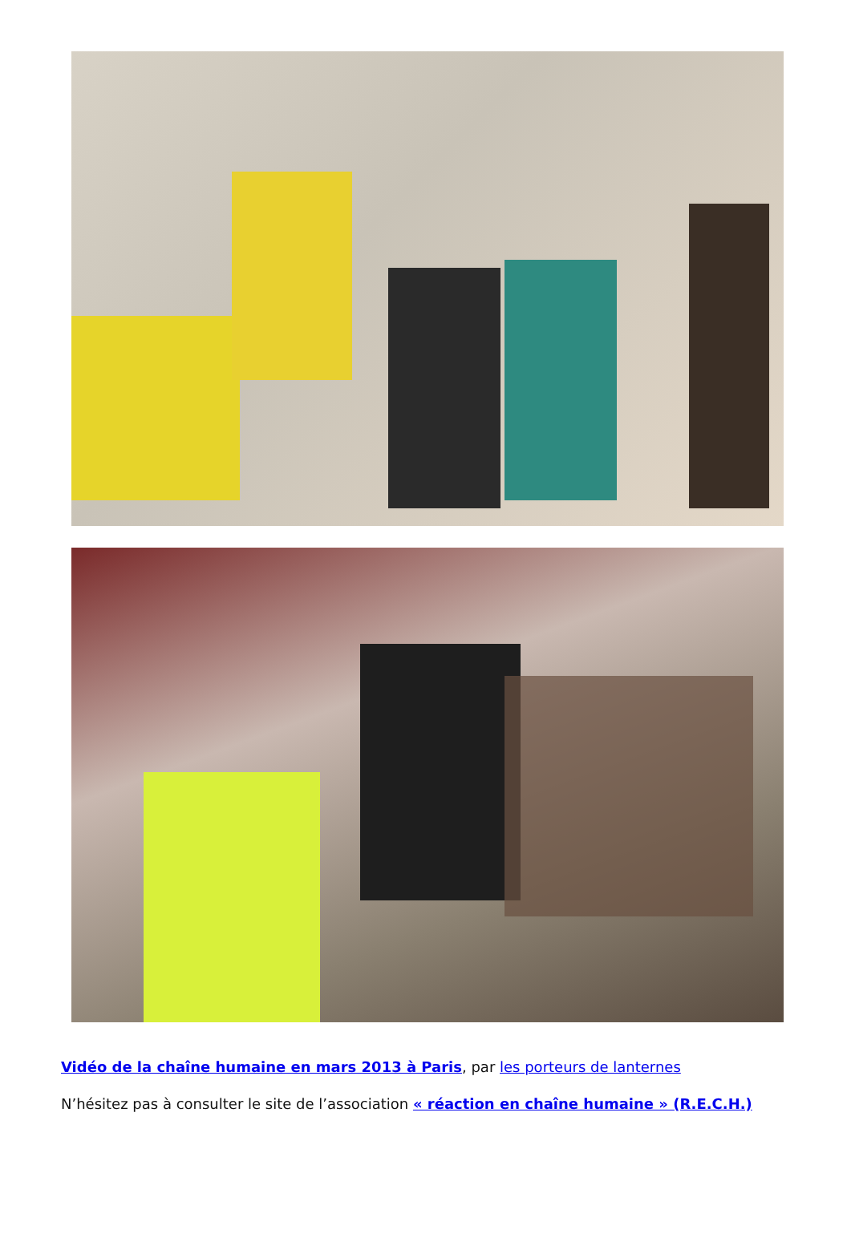Vidéo de la chaîne humaine en mars 2013 à Paris, par les porteurs de lanternes
N’hésitez pas à consulter le site de l’association « réaction en chaîne humaine » (R.E.C.H.)